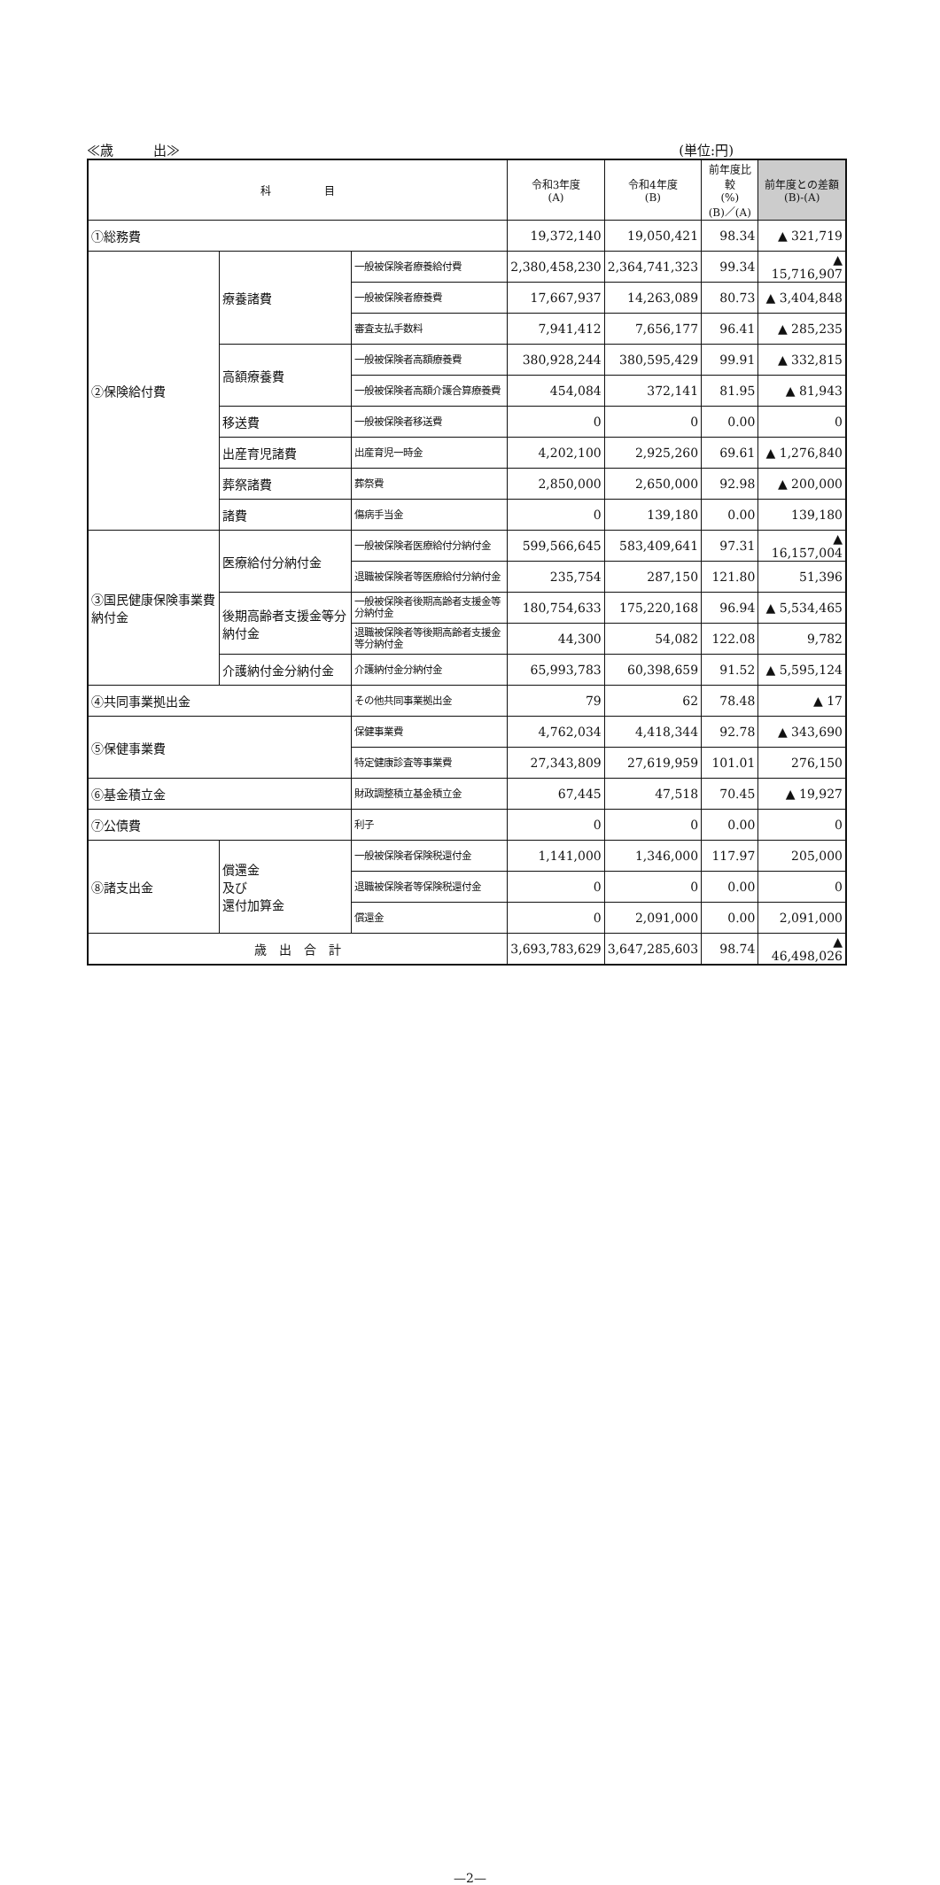≪歳　　　出≫ (単位:円)
| 科 目 | | | 令和3年度 (A) | 令和4年度 (B) | 前年度比較 (%) (B)／(A) | 前年度との差額 (B)-(A) |
| --- | --- | --- | --- | --- | --- | --- |
| ①総務費 | | | 19,372,140 | 19,050,421 | 98.34 | ▲ 321,719 |
| ②保険給付費 | 療養諸費 | 一般被保険者療養給付費 | 2,380,458,230 | 2,364,741,323 | 99.34 | ▲ 15,716,907 |
| | | 一般被保険者療養費 | 17,667,937 | 14,263,089 | 80.73 | ▲ 3,404,848 |
| | | 審査支払手数料 | 7,941,412 | 7,656,177 | 96.41 | ▲ 285,235 |
| | 高額療養費 | 一般被保険者高額療養費 | 380,928,244 | 380,595,429 | 99.91 | ▲ 332,815 |
| | | 一般被保険者高額介護合算療養費 | 454,084 | 372,141 | 81.95 | ▲ 81,943 |
| | 移送費 | 一般被保険者移送費 | 0 | 0 | 0.00 | 0 |
| | 出産育児諸費 | 出産育児一時金 | 4,202,100 | 2,925,260 | 69.61 | ▲ 1,276,840 |
| | 葬祭諸費 | 葬祭費 | 2,850,000 | 2,650,000 | 92.98 | ▲ 200,000 |
| | 諸費 | 傷病手当金 | 0 | 139,180 | 0.00 | 139,180 |
| ③国民健康保険事業費納付金 | 医療給付分納付金 | 一般被保険者医療給付分納付金 | 599,566,645 | 583,409,641 | 97.31 | ▲ 16,157,004 |
| | | 退職被保険者等医療給付分納付金 | 235,754 | 287,150 | 121.80 | 51,396 |
| | 後期高齢者支援金等分納付金 | 一般被保険者後期高齢者支援金等分納付金 | 180,754,633 | 175,220,168 | 96.94 | ▲ 5,534,465 |
| | | 退職被保険者等後期高齢者支援金等分納付金 | 44,300 | 54,082 | 122.08 | 9,782 |
| | 介護納付金分納付金 | 介護納付金分納付金 | 65,993,783 | 60,398,659 | 91.52 | ▲ 5,595,124 |
| ④共同事業拠出金 | | その他共同事業拠出金 | 79 | 62 | 78.48 | ▲ 17 |
| ⑤保健事業費 | | 保健事業費 | 4,762,034 | 4,418,344 | 92.78 | ▲ 343,690 |
| | | 特定健康診査等事業費 | 27,343,809 | 27,619,959 | 101.01 | 276,150 |
| ⑥基金積立金 | | 財政調整積立基金積立金 | 67,445 | 47,518 | 70.45 | ▲ 19,927 |
| ⑦公債費 | | 利子 | 0 | 0 | 0.00 | 0 |
| ⑧諸支出金 | 償還金 及び 還付加算金 | 一般被保険者保険税還付金 | 1,141,000 | 1,346,000 | 117.97 | 205,000 |
| | | 退職被保険者等保険税還付金 | 0 | 0 | 0.00 | 0 |
| | | 償還金 | 0 | 2,091,000 | 0.00 | 2,091,000 |
| 歳 出 合 計 | | | 3,693,783,629 | 3,647,285,603 | 98.74 | ▲ 46,498,026 |
—2—